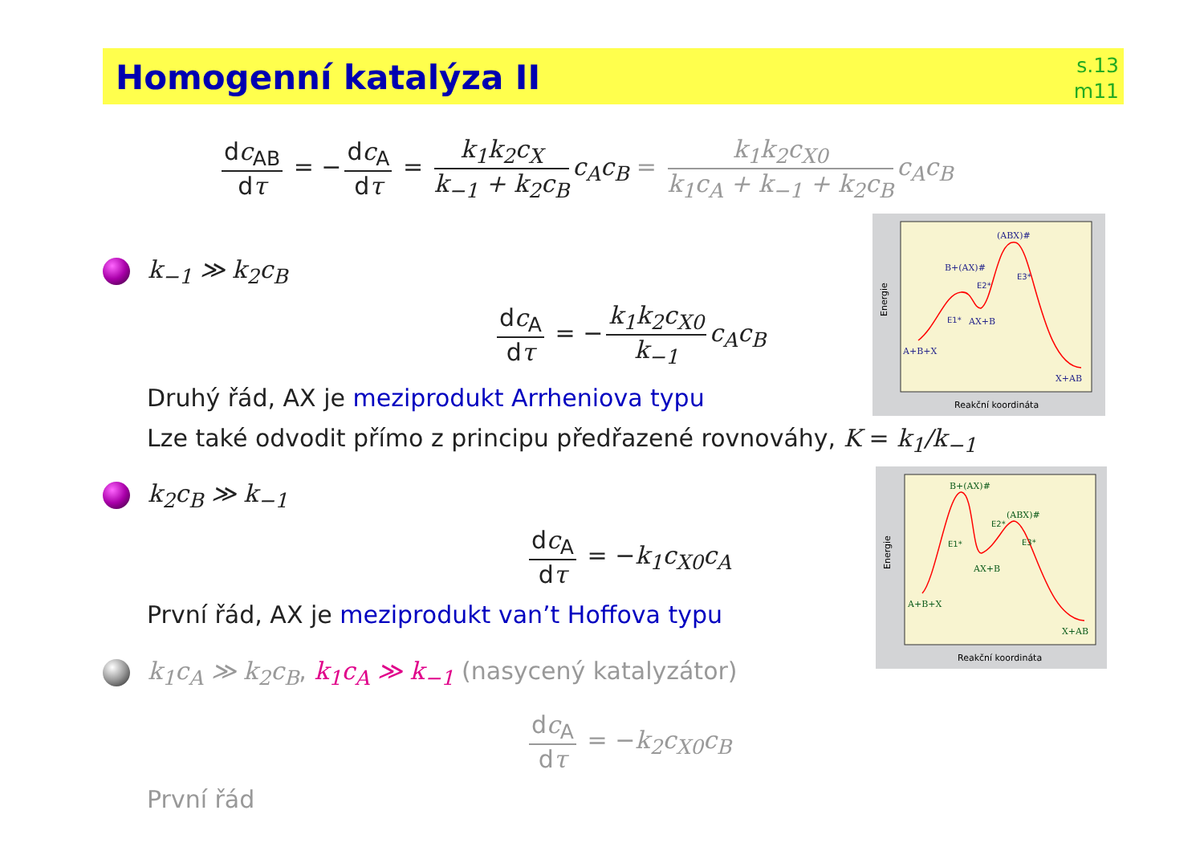Homogenní katalýza II
s.13
m11
dc<sub>AB</sub> dτ = − dc<sub>A</sub> dτ = k<sub>1</sub>k<sub>2</sub>c<sub>X</sub> k<sub>−1</sub> + k<sub>2</sub>c<sub>B</sub> c<sub>A</sub>c<sub>B</sub> = k<sub>1</sub>k<sub>2</sub>c<sub>X0</sub> k<sub>1</sub>c<sub>A</sub> + k<sub>−1</sub> + k<sub>2</sub>c<sub>B</sub> c<sub>A</sub>c<sub>B</sub>
k<sub>−1</sub> ≫ k<sub>2</sub>c<sub>B</sub>
dc<sub>A</sub> dτ = − k<sub>1</sub>k<sub>2</sub>c<sub>X0</sub> k<sub>−1</sub> c<sub>A</sub>c<sub>B</sub>
Druhý řád, AX je meziprodukt Arrheniova typu
Lze také odvodit přímo z principu předřazené rovnováhy, K = k<sub>1</sub>/k<sub>−1</sub>
k<sub>2</sub>c<sub>B</sub> ≫ k<sub>−1</sub>
dc<sub>A</sub> dτ = −k<sub>1</sub>c<sub>X0</sub>c<sub>A</sub>
První řád, AX je meziprodukt van’t Hoffova typu
k<sub>1</sub>c<sub>A</sub> ≫ k<sub>2</sub>c<sub>B</sub>, k<sub>1</sub>c<sub>A</sub> ≫ k<sub>−1</sub> (nasycený katalyzátor)
dc<sub>A</sub> dτ = −k<sub>2</sub>c<sub>X0</sub>c<sub>B</sub>
První řád
Energie
Reakční koordináta
(ABX)#
B+(AX)#
AX+B
A+B+X
X+AB
E1*
E2*
E3*
Energie
Reakční koordináta
B+(AX)#
(ABX)#
AX+B
A+B+X
X+AB
E1*
E2*
E3*